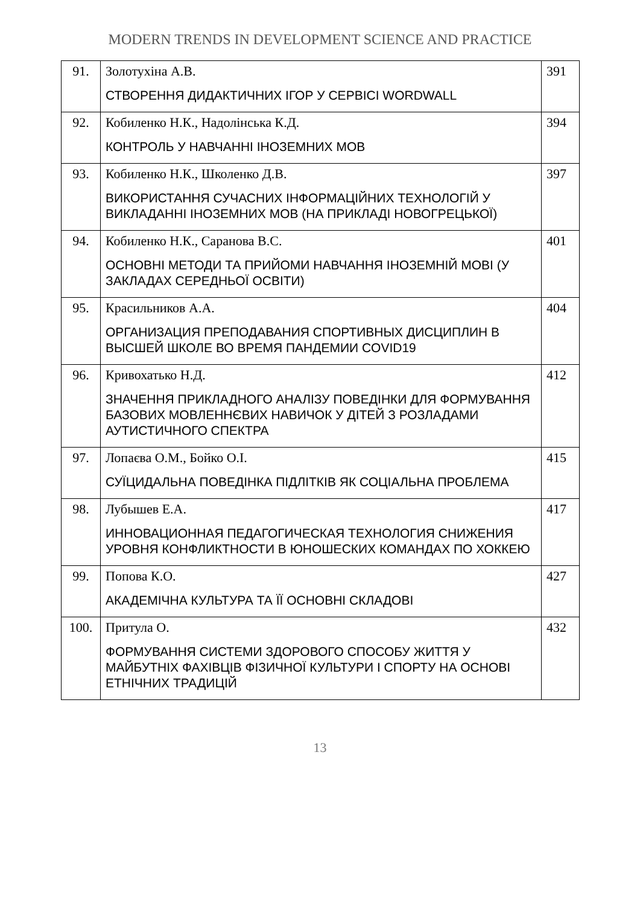MODERN TRENDS IN DEVELOPMENT SCIENCE AND PRACTICE
| 91. | Золотухіна А.В. СТВОРЕННЯ ДИДАКТИЧНИХ ІГОР У СЕРВІСІ WORDWALL | 391 |
| 92. | Кобиленко Н.К., Надолінська К.Д. КОНТРОЛЬ У НАВЧАННІ ІНОЗЕМНИХ МОВ | 394 |
| 93. | Кобиленко Н.К., Школенко Д.В. ВИКОРИСТАННЯ СУЧАСНИХ ІНФОРМАЦІЙНИХ ТЕХНОЛОГІЙ У ВИКЛАДАННІ ІНОЗЕМНИХ МОВ (НА ПРИКЛАДІ НОВОГРЕЦЬКОЇ) | 397 |
| 94. | Кобиленко Н.К., Саранова В.С. ОСНОВНІ МЕТОДИ ТА ПРИЙОМИ НАВЧАННЯ ІНОЗЕМНІЙ МОВІ (У ЗАКЛАДАХ СЕРЕДНЬОЇ ОСВІТИ) | 401 |
| 95. | Красильников А.А. ОРГАНИЗАЦИЯ ПРЕПОДАВАНИЯ СПОРТИВНЫХ ДИСЦИПЛИН В ВЫСШЕЙ ШКОЛЕ ВО ВРЕМЯ ПАНДЕМИИ COVID19 | 404 |
| 96. | Кривохатько Н.Д. ЗНАЧЕННЯ ПРИКЛАДНОГО АНАЛІЗУ ПОВЕДІНКИ ДЛЯ ФОРМУВАННЯ БАЗОВИХ МОВЛЕННЄВИХ НАВИЧОК У ДІТЕЙ З РОЗЛАДАМИ АУТИСТИЧНОГО СПЕКТРА | 412 |
| 97. | Лопаєва О.М., Бойко О.І. СУЇЦИДАЛЬНА ПОВЕДІНКА ПІДЛІТКІВ ЯК СОЦІАЛЬНА ПРОБЛЕМА | 415 |
| 98. | Лубышев Е.А. ИННОВАЦИОННАЯ ПЕДАГОГИЧЕСКАЯ ТЕХНОЛОГИЯ СНИЖЕНИЯ УРОВНЯ КОНФЛИКТНОСТИ В ЮНОШЕСКИХ КОМАНДАХ ПО ХОККЕЮ | 417 |
| 99. | Попова К.О. АКАДЕМІЧНА КУЛЬТУРА ТА ЇЇ ОСНОВНІ СКЛАДОВІ | 427 |
| 100. | Притула О. ФОРМУВАННЯ СИСТЕМИ ЗДОРОВОГО СПОСОБУ ЖИТТЯ У МАЙБУТНІХ ФАХІВЦІВ ФІЗИЧНОЇ КУЛЬТУРИ І СПОРТУ НА ОСНОВІ ЕТНІЧНИХ ТРАДИЦІЙ | 432 |
13